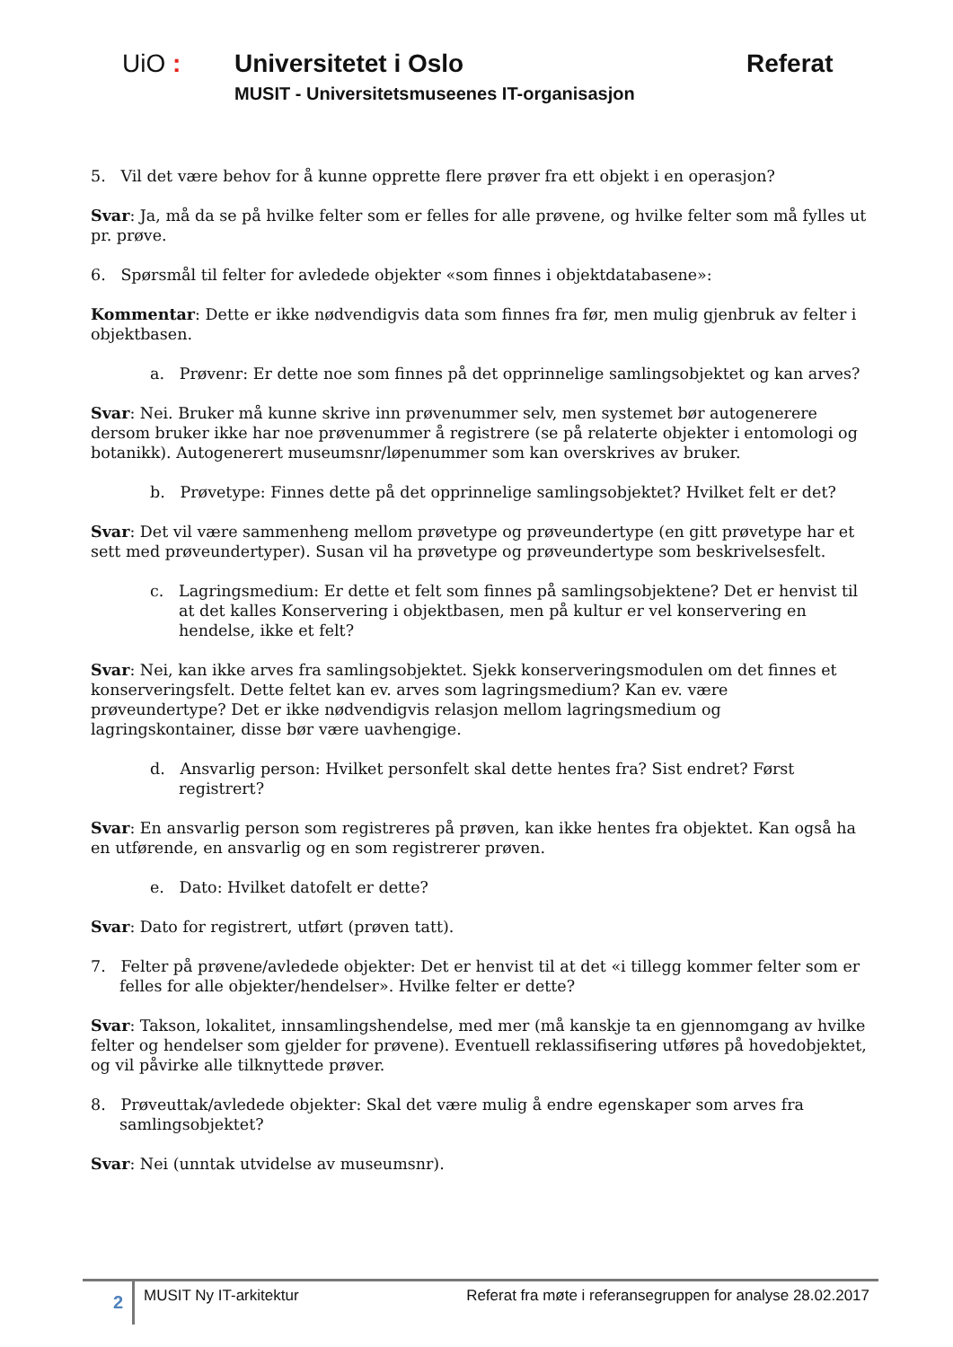UiO : Universitetet i Oslo Referat
MUSIT - Universitetsmuseenes IT-organisasjon
5. Vil det være behov for å kunne opprette flere prøver fra ett objekt i en operasjon?
Svar: Ja, må da se på hvilke felter som er felles for alle prøvene, og hvilke felter som må fylles ut pr. prøve.
6. Spørsmål til felter for avledede objekter «som finnes i objektdatabasene»:
Kommentar: Dette er ikke nødvendigvis data som finnes fra før, men mulig gjenbruk av felter i objektbasen.
a. Prøvenr: Er dette noe som finnes på det opprinnelige samlingsobjektet og kan arves?
Svar: Nei. Bruker må kunne skrive inn prøvenummer selv, men systemet bør autogenerere dersom bruker ikke har noe prøvenummer å registrere (se på relaterte objekter i entomologi og botanikk). Autogenerert museumsnr/løpenummer som kan overskrives av bruker.
b. Prøvetype: Finnes dette på det opprinnelige samlingsobjektet? Hvilket felt er det?
Svar: Det vil være sammenheng mellom prøvetype og prøveundertype (en gitt prøvetype har et sett med prøveundertyper). Susan vil ha prøvetype og prøveundertype som beskrivelsesfelt.
c. Lagringsmedium: Er dette et felt som finnes på samlingsobjektene? Det er henvist til at det kalles Konservering i objektbasen, men på kultur er vel konservering en hendelse, ikke et felt?
Svar: Nei, kan ikke arves fra samlingsobjektet. Sjekk konserveringsmodulen om det finnes et konserveringsfelt. Dette feltet kan ev. arves som lagringsmedium? Kan ev. være prøveundertype? Det er ikke nødvendigvis relasjon mellom lagringsmedium og lagringskontainer, disse bør være uavhengige.
d. Ansvarlig person: Hvilket personfelt skal dette hentes fra? Sist endret? Først registrert?
Svar: En ansvarlig person som registreres på prøven, kan ikke hentes fra objektet. Kan også ha en utførende, en ansvarlig og en som registrerer prøven.
e. Dato: Hvilket datofelt er dette?
Svar: Dato for registrert, utført (prøven tatt).
7. Felter på prøvene/avledede objekter: Det er henvist til at det «i tillegg kommer felter som er felles for alle objekter/hendelser». Hvilke felter er dette?
Svar: Takson, lokalitet, innsamlingshendelse, med mer (må kanskje ta en gjennomgang av hvilke felter og hendelser som gjelder for prøvene). Eventuell reklassifisering utføres på hovedobjektet, og vil påvirke alle tilknyttede prøver.
8. Prøveuttak/avledede objekter: Skal det være mulig å endre egenskaper som arves fra samlingsobjektet?
Svar: Nei (unntak utvidelse av museumsnr).
2
MUSIT Ny IT-arkitektur Referat fra møte i referansegruppen for analyse 28.02.2017